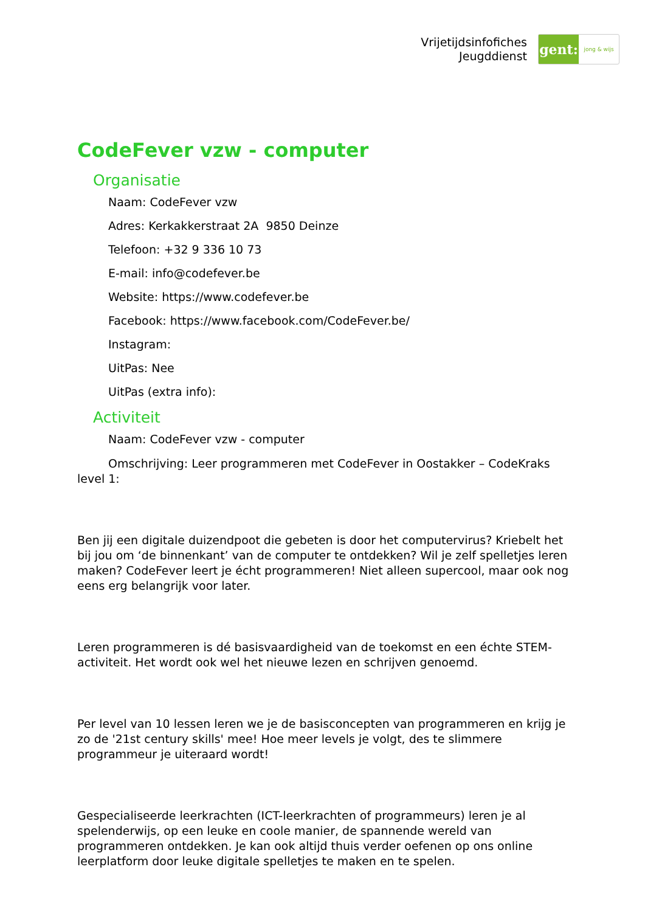Vrijetijdsinfofiches
Jeugddienst
gent:
jong & wijs
CodeFever vzw - computer
Organisatie
Naam: CodeFever vzw
Adres: Kerkakkerstraat 2A 9850 Deinze
Telefoon: +32 9 336 10 73
E-mail: info@codefever.be
Website: https://www.codefever.be
Facebook: https://www.facebook.com/CodeFever.be/
Instagram:
UitPas: Nee
UitPas (extra info):
Activiteit
Naam: CodeFever vzw - computer
Omschrijving: Leer programmeren met CodeFever in Oostakker – CodeKraks level 1:
Ben jij een digitale duizendpoot die gebeten is door het computervirus? Kriebelt het bij jou om ‘de binnenkant’ van de computer te ontdekken? Wil je zelf spelletjes leren maken? CodeFever leert je écht programmeren! Niet alleen supercool, maar ook nog eens erg belangrijk voor later.
Leren programmeren is dé basisvaardigheid van de toekomst en een échte STEM-activiteit. Het wordt ook wel het nieuwe lezen en schrijven genoemd.
Per level van 10 lessen leren we je de basisconcepten van programmeren en krijg je zo de '21st century skills' mee! Hoe meer levels je volgt, des te slimmere programmeur je uiteraard wordt!
Gespecialiseerde leerkrachten (ICT-leerkrachten of programmeurs) leren je al spelenderwijs, op een leuke en coole manier, de spannende wereld van programmeren ontdekken. Je kan ook altijd thuis verder oefenen op ons online leerplatform door leuke digitale spelletjes te maken en te spelen.